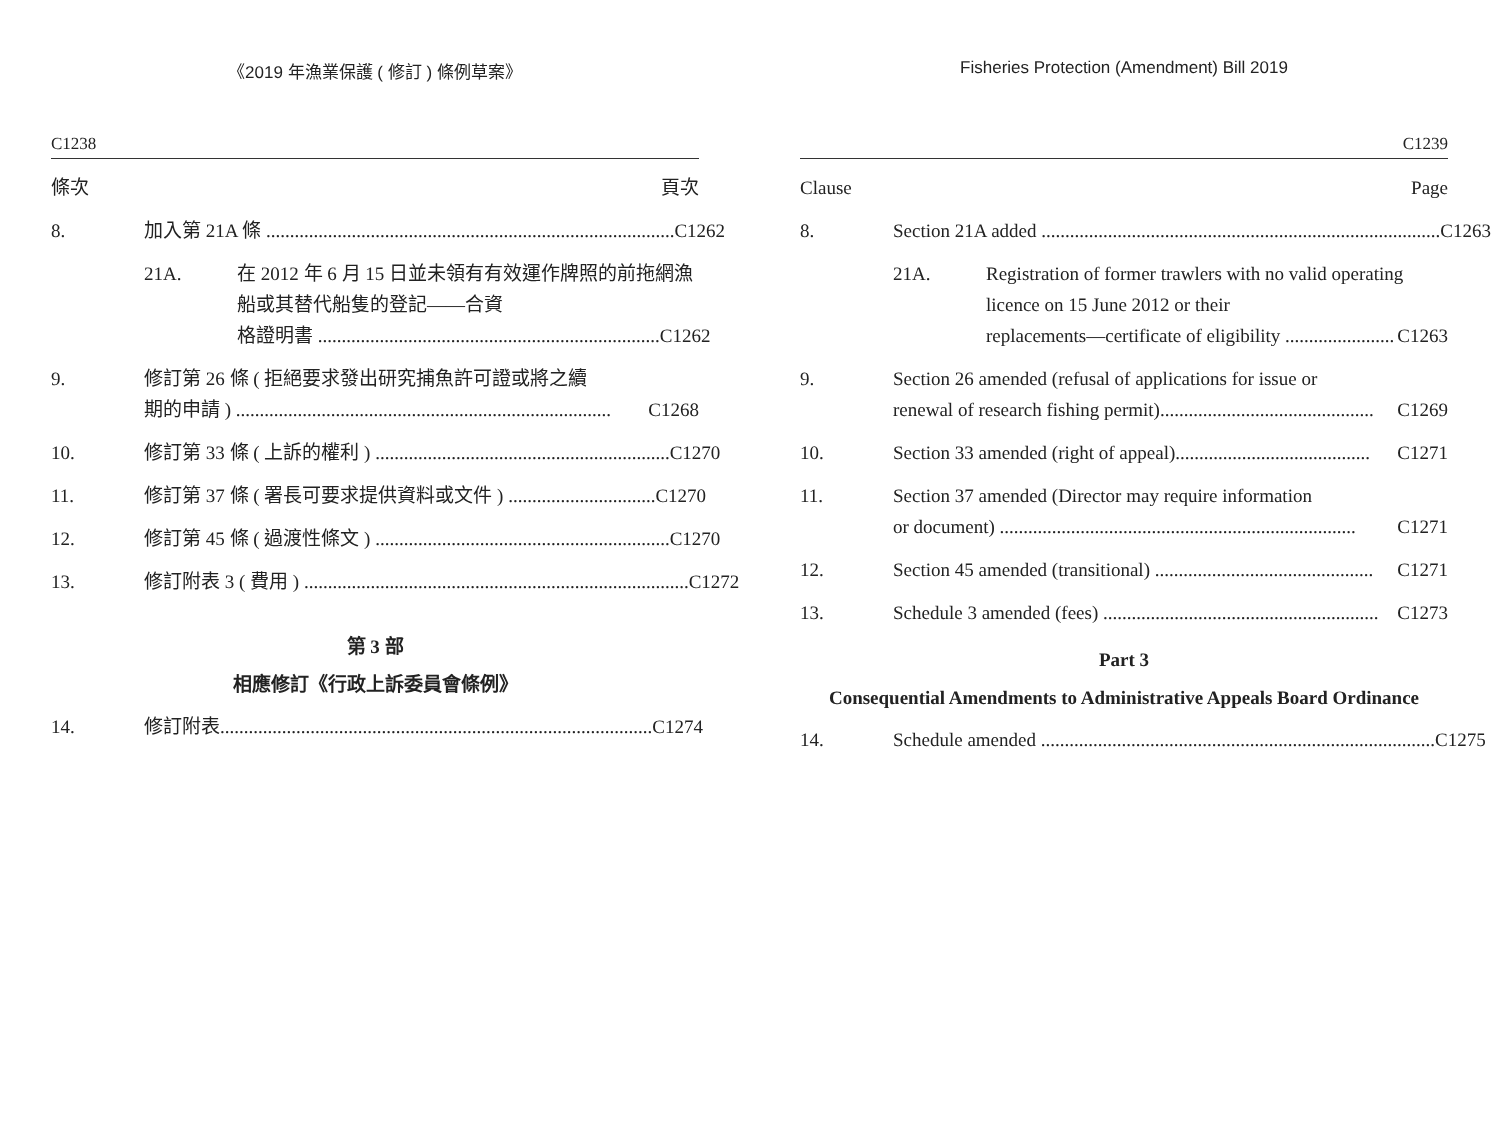《2019 年漁業保護 ( 修訂 ) 條例草案》
C1238
條次 頁次
8. 加入第 21A 條 ...................................................................................... C1262
21A. 在 2012 年 6 月 15 日並未領有有效運作牌照的前拖網漁船或其替代船隻的登記——合資
格證明書 ........................................................................ C1262
9. 修訂第 26 條 ( 拒絕要求發出研究捕魚許可證或將之續
期的申請 ) ............................................................................... C1268
10. 修訂第 33 條 ( 上訴的權利 ) .............................................................. C1270
11. 修訂第 37 條 ( 署長可要求提供資料或文件 ) ............................... C1270
12. 修訂第 45 條 ( 過渡性條文 ) .............................................................. C1270
13. 修訂附表 3 ( 費用 ) ................................................................................. C1272
第 3 部
相應修訂《行政上訴委員會條例》
14. 修訂附表........................................................................................... C1274
Fisheries Protection (Amendment) Bill 2019
C1239
Clause Page
8. Section 21A added .................................................................................... C1263
21A. Registration of former trawlers with no valid operating licence on 15 June 2012 or their
replacements—certificate of eligibility ....................... C1263
9. Section 26 amended (refusal of applications for issue or
renewal of research fishing permit)............................................. C1269
10. Section 33 amended (right of appeal)......................................... C1271
11. Section 37 amended (Director may require information
or document) ........................................................................... C1271
12. Section 45 amended (transitional) .............................................. C1271
13. Schedule 3 amended (fees) .......................................................... C1273
Part 3
Consequential Amendments to Administrative Appeals Board Ordinance
14. Schedule amended ................................................................................... C1275